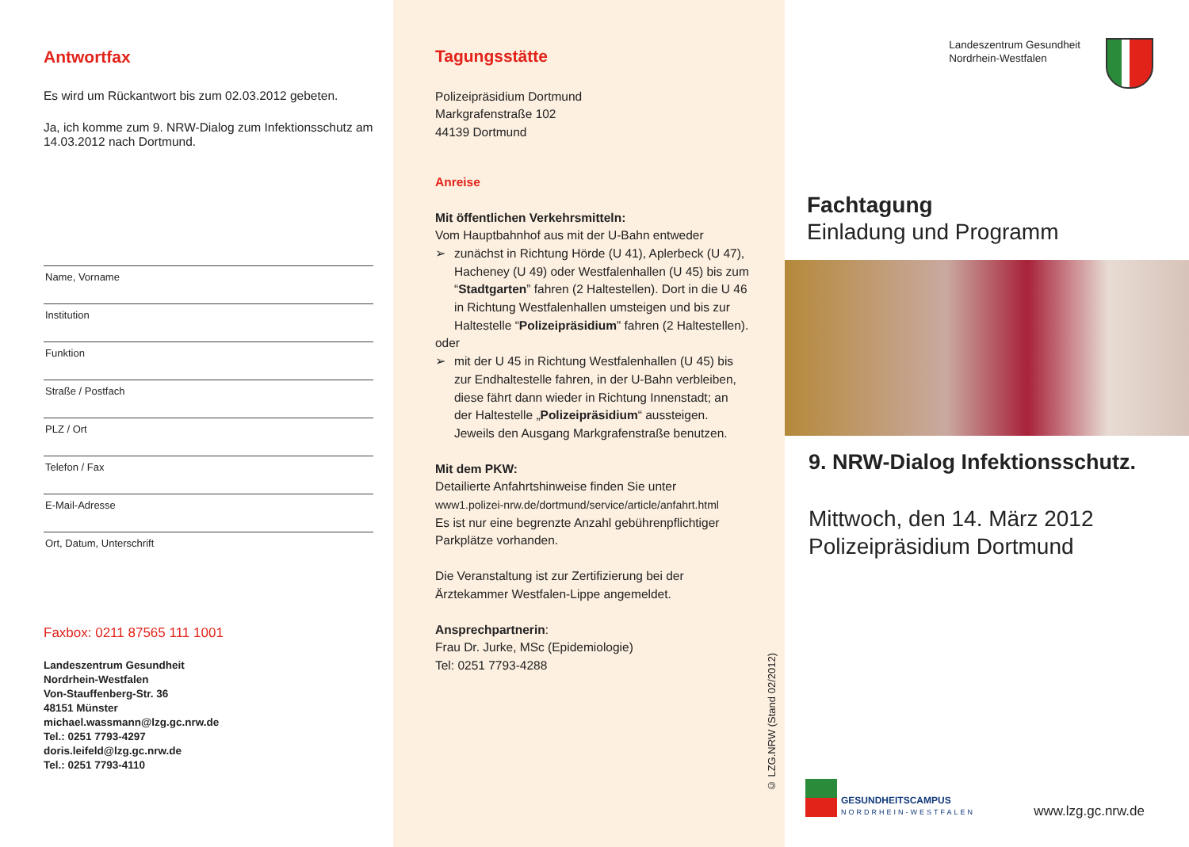Antwortfax
Es wird um Rückantwort bis zum 02.03.2012 gebeten.
Ja, ich komme zum 9. NRW-Dialog zum Infektionsschutz am 14.03.2012 nach Dortmund.
Name, Vorname
Institution
Funktion
Straße / Postfach
PLZ / Ort
Telefon / Fax
E-Mail-Adresse
Ort, Datum, Unterschrift
Faxbox: 0211 87565 111 1001
Landeszentrum Gesundheit
Nordrhein-Westfalen
Von-Stauffenberg-Str. 36
48151 Münster
michael.wassmann@lzg.gc.nrw.de
Tel.: 0251 7793-4297
doris.leifeld@lzg.gc.nrw.de
Tel.: 0251 7793-4110
Tagungsstätte
Polizeipräsidium Dortmund
Markgrafenstraße 102
44139 Dortmund
Anreise
Mit öffentlichen Verkehrsmitteln:
Vom Hauptbahnhof aus mit der U-Bahn entweder
➢ zunächst in Richtung Hörde (U 41), Aplerbeck (U 47), Hacheney (U 49) oder Westfalenhallen (U 45) bis zum “Stadtgarten” fahren (2 Haltestellen). Dort in die U 46 in Richtung Westfalenhallen umsteigen und bis zur Haltestelle “Polizeipräsidium” fahren (2 Haltestellen).
oder
➢ mit der U 45 in Richtung Westfalenhallen (U 45) bis zur Endhaltestelle fahren, in der U-Bahn verbleiben, diese fährt dann wieder in Richtung Innenstadt; an der Haltestelle „Polizeipräsidium“ aussteigen.
Jeweils den Ausgang Markgrafenstraße benutzen.
Mit dem PKW:
Detailierte Anfahrtshinweise finden Sie unter
www1.polizei-nrw.de/dortmund/service/article/anfahrt.html
Es ist nur eine begrenzte Anzahl gebührenpflichtiger Parkplätze vorhanden.
Die Veranstaltung ist zur Zertifizierung bei der Ärztekammer Westfalen-Lippe angemeldet.
Ansprechpartnerin:
Frau Dr. Jurke, MSc (Epidemiologie)
Tel: 0251 7793-4288
© LZG.NRW (Stand 02/2012)
Landeszentrum Gesundheit
Nordrhein-Westfalen
Fachtagung
Einladung und Programm
9. NRW-Dialog Infektionsschutz.
Mittwoch, den 14. März 2012
Polizeipräsidium Dortmund
GESUNDHEITSCAMPUS
NORDRHEIN-WESTFALEN
www.lzg.gc.nrw.de